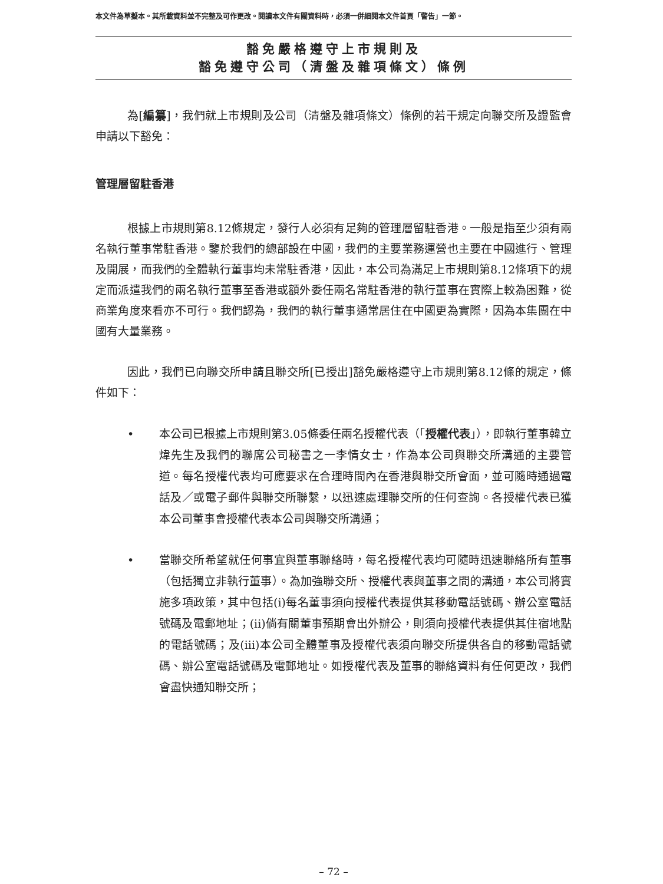本文件為草擬本。其所載資料並不完整及可作更改。閱讀本文件有關資料時，必須一併細閱本文件首頁「警告」一節。
豁免嚴格遵守上市規則及
豁免遵守公司（清盤及雜項條文）條例
為[編纂]，我們就上市規則及公司（清盤及雜項條文）條例的若干規定向聯交所及證監會申請以下豁免：
管理層留駐香港
根據上市規則第8.12條規定，發行人必須有足夠的管理層留駐香港。一般是指至少須有兩名執行董事常駐香港。鑒於我們的總部設在中國，我們的主要業務運營也主要在中國進行、管理及開展，而我們的全體執行董事均未常駐香港，因此，本公司為滿足上市規則第8.12條項下的規定而派遣我們的兩名執行董事至香港或額外委任兩名常駐香港的執行董事在實際上較為困難，從商業角度來看亦不可行。我們認為，我們的執行董事通常居住在中國更為實際，因為本集團在中國有大量業務。
因此，我們已向聯交所申請且聯交所[已授出]豁免嚴格遵守上市規則第8.12條的規定，條件如下：
• 本公司已根據上市規則第3.05條委任兩名授權代表（「授權代表」），即執行董事韓立煒先生及我們的聯席公司秘書之一李情女士，作為本公司與聯交所溝通的主要管道。每名授權代表均可應要求在合理時間內在香港與聯交所會面，並可隨時通過電話及／或電子郵件與聯交所聯繫，以迅速處理聯交所的任何查詢。各授權代表已獲本公司董事會授權代表本公司與聯交所溝通；
• 當聯交所希望就任何事宜與董事聯絡時，每名授權代表均可隨時迅速聯絡所有董事（包括獨立非執行董事）。為加強聯交所、授權代表與董事之間的溝通，本公司將實施多項政策，其中包括(i)每名董事須向授權代表提供其移動電話號碼、辦公室電話號碼及電郵地址；(ii)倘有關董事預期會出外辦公，則須向授權代表提供其住宿地點的電話號碼；及(iii)本公司全體董事及授權代表須向聯交所提供各自的移動電話號碼、辦公室電話號碼及電郵地址。如授權代表及董事的聯絡資料有任何更改，我們會盡快通知聯交所；
– 72 –